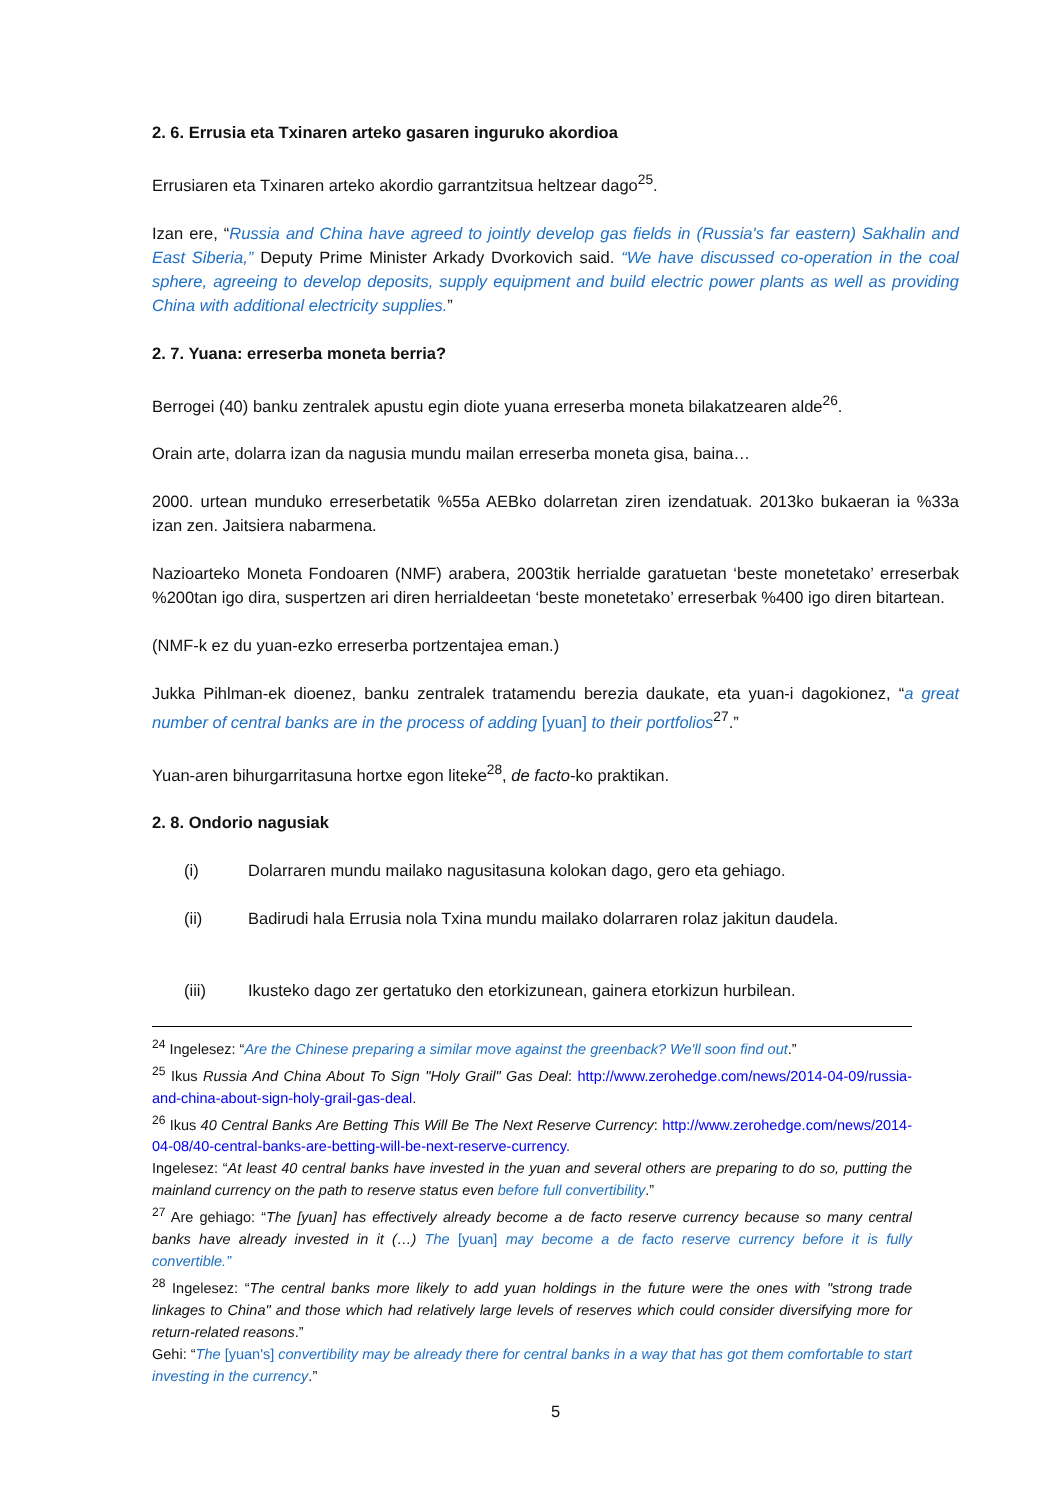2. 6. Errusia eta Txinaren arteko gasaren inguruko akordioa
Errusiaren eta Txinaren arteko akordio garrantzitsua heltzear dago<sup>25</sup>.
Izan ere, “Russia and China have agreed to jointly develop gas fields in (Russia's far eastern) Sakhalin and East Siberia,” Deputy Prime Minister Arkady Dvorkovich said. “We have discussed co-operation in the coal sphere, agreeing to develop deposits, supply equipment and build electric power plants as well as providing China with additional electricity supplies.”
2. 7. Yuana: erreserba moneta berria?
Berrogei (40) banku zentralek apustu egin diote yuana erreserba moneta bilakatzearen alde<sup>26</sup>.
Orain arte, dolarra izan da nagusia mundu mailan erreserba moneta gisa, baina…
2000. urtean munduko erreserbetatik %55a AEBko dolarretan ziren izendatuak. 2013ko bukaeran ia %33a izan zen. Jaitsiera nabarmena.
Nazioarteko Moneta Fondoaren (NMF) arabera, 2003tik herrialde garatuetan ‘beste monetetako’ erreserbak %200tan igo dira, suspertzen ari diren herrialdeetan ‘beste monetetako’ erreserbak %400 igo diren bitartean.
(NMF-k ez du yuan-ezko erreserba portzentajea eman.)
Jukka Pihlman-ek dioenez, banku zentralek tratamendu berezia daukate, eta yuan-i dagokionez, “a great number of central banks are in the process of adding [yuan] to their portfolios<sup>27</sup>.”
Yuan-aren bihurgarritasuna hortxe egon liteke<sup>28</sup>, de facto-ko praktikan.
2. 8. Ondorio nagusiak
(i) Dolarraren mundu mailako nagusitasuna kolokan dago, gero eta gehiago.
(ii) Badirudi hala Errusia nola Txina mundu mailako dolarraren rolaz jakitun daudela.
(iii) Ikusteko dago zer gertatuko den etorkizunean, gainera etorkizun hurbilean.
<sup>24</sup> Ingelesez: “Are the Chinese preparing a similar move against the greenback? We'll soon find out.”
<sup>25</sup> Ikus Russia And China About To Sign "Holy Grail" Gas Deal: http://www.zerohedge.com/news/2014-04-09/russia-and-china-about-sign-holy-grail-gas-deal.
<sup>26</sup> Ikus 40 Central Banks Are Betting This Will Be The Next Reserve Currency: http://www.zerohedge.com/news/2014-04-08/40-central-banks-are-betting-will-be-next-reserve-currency.
Ingelesez: “At least 40 central banks have invested in the yuan and several others are preparing to do so, putting the mainland currency on the path to reserve status even before full convertibility.”
<sup>27</sup> Are gehiago: “The [yuan] has effectively already become a de facto reserve currency because so many central banks have already invested in it (…) The [yuan] may become a de facto reserve currency before it is fully convertible.”
<sup>28</sup> Ingelesez: “The central banks more likely to add yuan holdings in the future were the ones with "strong trade linkages to China" and those which had relatively large levels of reserves which could consider diversifying more for return-related reasons.”
Gehi: “The [yuan's] convertibility may be already there for central banks in a way that has got them comfortable to start investing in the currency.”
5